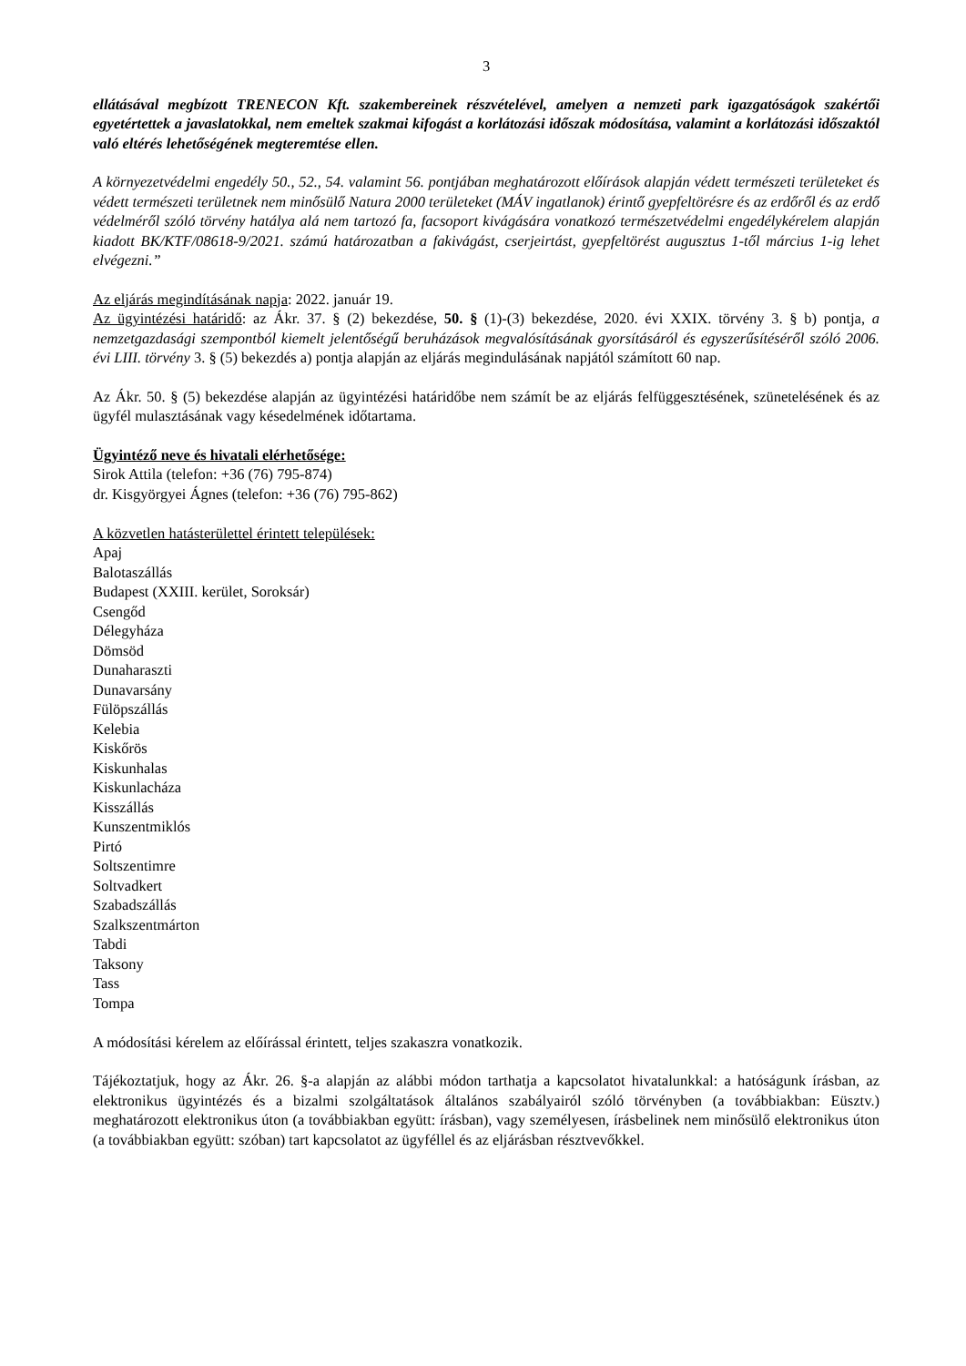3
ellátásával megbízott TRENECON Kft. szakembereinek részvételével, amelyen a nemzeti park igazgatóságok szakértői egyetértettek a javaslatokkal, nem emeltek szakmai kifogást a korlátozási időszak módosítása, valamint a korlátozási időszaktól való eltérés lehetőségének megteremtése ellen.
A környezetvédelmi engedély 50., 52., 54. valamint 56. pontjában meghatározott előírások alapján védett természeti területeket és védett természeti területnek nem minősülő Natura 2000 területeket (MÁV ingatlanok) érintő gyepfeltörésre és az erdőről és az erdő védelméről szóló törvény hatálya alá nem tartozó fa, facsoport kivágására vonatkozó természetvédelmi engedélykérelem alapján kiadott BK/KTF/08618-9/2021. számú határozatban a fakivágást, cserjeirtást, gyepfeltörést augusztus 1-től március 1-ig lehet elvégezni.”
Az eljárás megindításának napja: 2022. január 19.
Az ügyintézési határidő: az Ákr. 37. § (2) bekezdése, 50. § (1)-(3) bekezdése, 2020. évi XXIX. törvény 3. § b) pontja, a nemzetgazdasági szempontból kiemelt jelentőségű beruházások megvalósításának gyorsításáról és egyszerűsítéséről szóló 2006. évi LIII. törvény 3. § (5) bekezdés a) pontja alapján az eljárás megindulásának napjától számított 60 nap.
Az Ákr. 50. § (5) bekezdése alapján az ügyintézési határidőbe nem számít be az eljárás felfüggesztésének, szünetelésének és az ügyfél mulasztásának vagy késedelmének időtartama.
Ügyintéző neve és hivatali elérhetősége:
Sirok Attila (telefon: +36 (76) 795-874)
dr. Kisgyörgyei Ágnes (telefon: +36 (76) 795-862)
A közvetlen hatásterülettel érintett települések:
Apaj
Balotaszállás
Budapest (XXIII. kerület, Soroksár)
Csengőd
Délegyháza
Dömsöd
Dunaharaszti
Dunavarsány
Fülöpszállás
Kelebia
Kiskőrös
Kiskunhalas
Kiskunlacháza
Kisszállás
Kunszentmiklós
Pirtó
Soltszentimre
Soltvadkert
Szabadszállás
Szalkszentmárton
Tabdi
Taksony
Tass
Tompa
A módosítási kérelem az előírással érintett, teljes szakaszra vonatkozik.
Tájékoztatjuk, hogy az Ákr. 26. §-a alapján az alábbi módon tarthatja a kapcsolatot hivatalunkkal: a hatóságunk írásban, az elektronikus ügyintézés és a bizalmi szolgáltatások általános szabályairól szóló törvényben (a továbbiakban: Eüsztv.) meghatározott elektronikus úton (a továbbiakban együtt: írásban), vagy személyesen, írásbelinek nem minősülő elektronikus úton (a továbbiakban együtt: szóban) tart kapcsolatot az ügyféllel és az eljárásban résztvevőkkel.